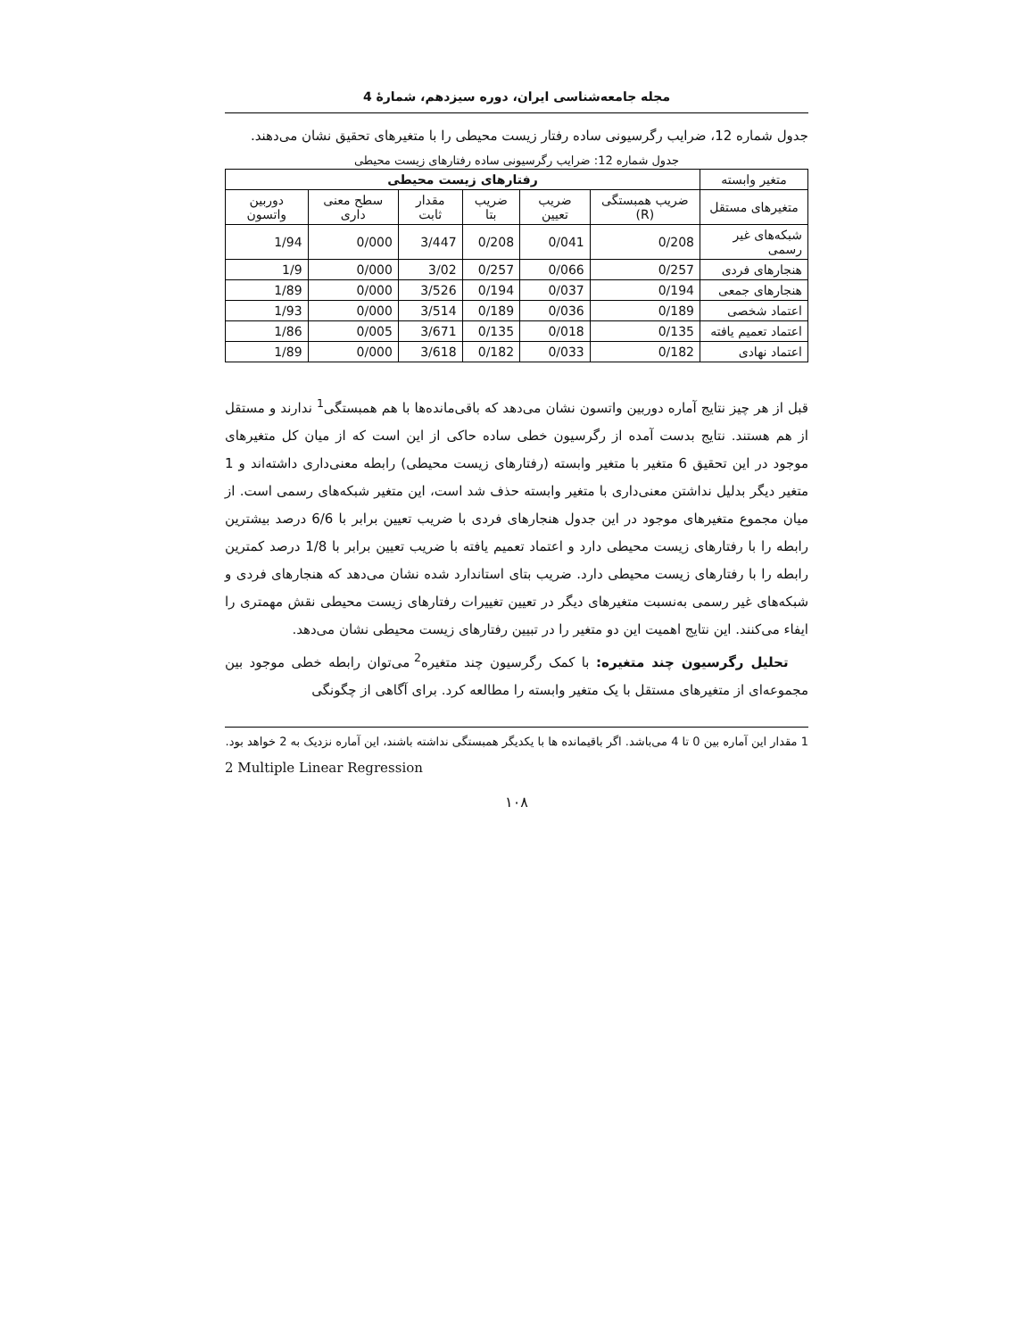مجله جامعه‌شناسی ایران، دوره سیزدهم، شمارهٔ 4
جدول شماره 12، ضرایب رگرسیونی ساده رفتار زیست محیطی را با متغیرهای تحقیق نشان می‌دهند.
جدول شماره 12: ضرایب رگرسیونی ساده رفتارهای زیست محیطی
| متغیر وابسته | رفتارهای زیست محیطی | | | | | |
| --- | --- | --- | --- | --- | --- | --- |
| متغیرهای مستقل | ضریب همبستگی (R) | ضریب تعیین | ضریب بتا | مقدار ثابت | سطح معنی داری | دوربین واتسون |
| شبکه‌های غیر رسمی | 0/208 | 0/041 | 0/208 | 3/447 | 0/000 | 1/94 |
| هنجارهای فردی | 0/257 | 0/066 | 0/257 | 3/02 | 0/000 | 1/9 |
| هنجارهای جمعی | 0/194 | 0/037 | 0/194 | 3/526 | 0/000 | 1/89 |
| اعتماد شخصی | 0/189 | 0/036 | 0/189 | 3/514 | 0/000 | 1/93 |
| اعتماد تعمیم یافته | 0/135 | 0/018 | 0/135 | 3/671 | 0/005 | 1/86 |
| اعتماد نهادی | 0/182 | 0/033 | 0/182 | 3/618 | 0/000 | 1/89 |
قبل از هر چیز نتایج آماره دوربین واتسون نشان می‌دهد که باقی‌مانده‌ها با هم همبستگی<sup>1</sup> ندارند و مستقل از هم هستند. نتایج بدست آمده از رگرسیون خطی ساده حاکی از این است که از میان کل متغیرهای موجود در این تحقیق 6 متغیر با متغیر وابسته (رفتارهای زیست محیطی) رابطه معنی‌داری داشته‌اند و 1 متغیر دیگر بدلیل نداشتن معنی‌داری با متغیر وابسته حذف شد است، این متغیر شبکه‌های رسمی است. از میان مجموع متغیرهای موجود در این جدول هنجارهای فردی با ضریب تعیین برابر با 6/6 درصد بیشترین رابطه را با رفتارهای زیست محیطی دارد و اعتماد تعمیم یافته با ضریب تعیین برابر با 1/8 درصد کمترین رابطه را با رفتارهای زیست محیطی دارد. ضریب بتای استاندارد شده نشان می‌دهد که هنجارهای فردی و شبکه‌های غیر رسمی به‌نسبت متغیرهای دیگر در تعیین تغییرات رفتارهای زیست محیطی نقش مهمتری را ایفاء می‌کنند. این نتایج اهمیت این دو متغیر را در تبیین رفتارهای زیست محیطی نشان می‌دهد.
تحلیل رگرسیون چند متغیره: با کمک رگرسیون چند متغیره<sup>2</sup> می‌توان رابطه خطی موجود بین مجموعه‌ای از متغیرهای مستقل با یک متغیر وابسته را مطالعه کرد. برای آگاهی از چگونگی
1 مقدار این آماره بین 0 تا 4 می‌باشد. اگر باقیمانده ها با یکدیگر همبستگی نداشته باشند، این آماره نزدیک به 2 خواهد بود.
2 Multiple Linear Regression
۱۰۸